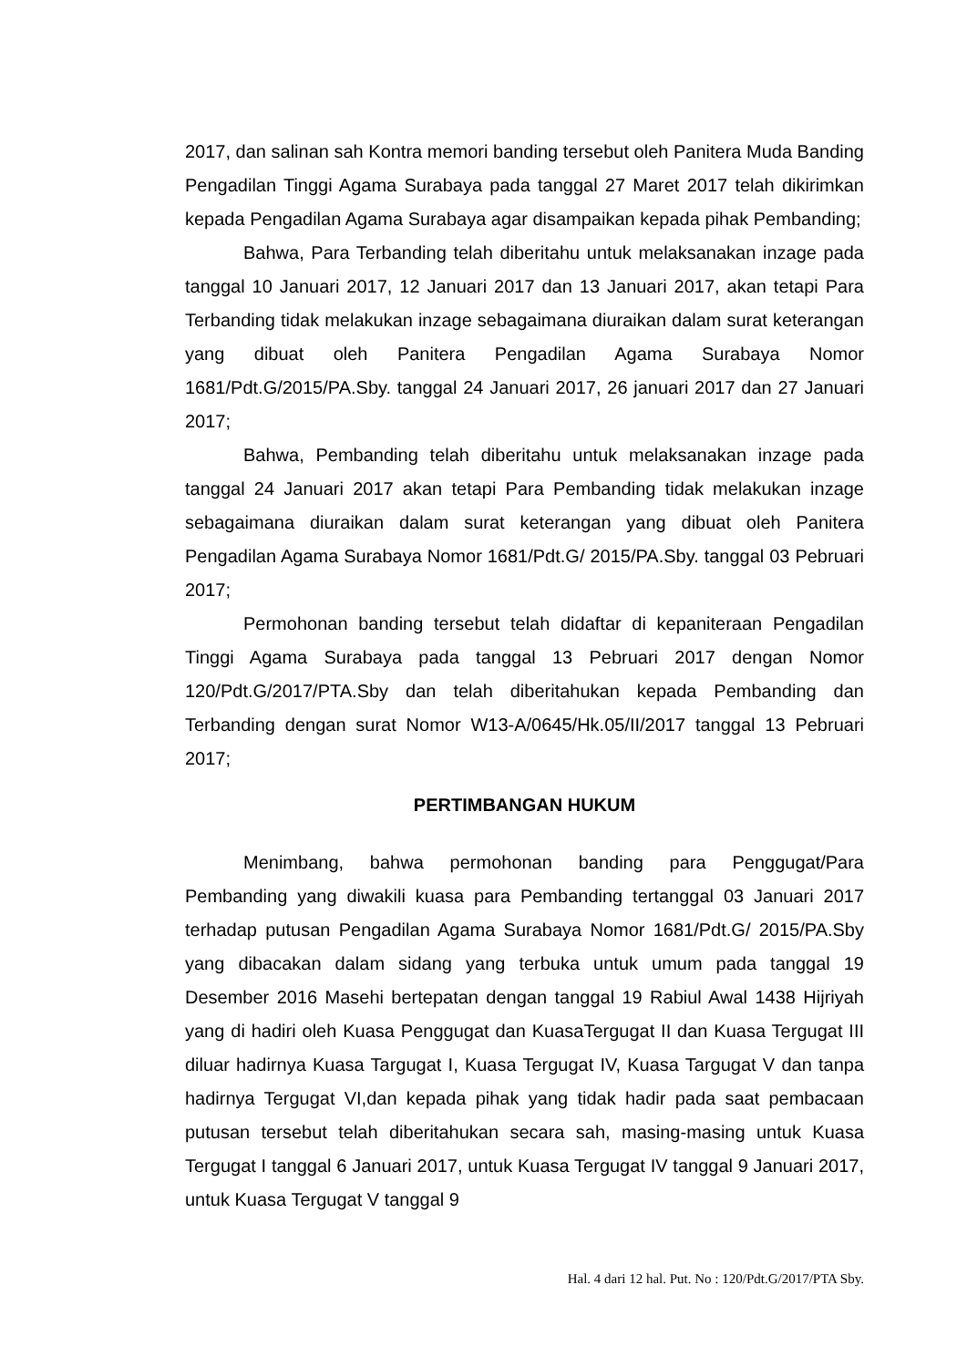2017, dan salinan sah Kontra memori banding tersebut oleh Panitera Muda Banding Pengadilan Tinggi Agama Surabaya pada tanggal 27 Maret 2017 telah dikirimkan kepada Pengadilan Agama Surabaya agar disampaikan kepada pihak Pembanding;
Bahwa, Para Terbanding telah diberitahu untuk melaksanakan inzage pada tanggal 10 Januari 2017, 12 Januari 2017 dan 13 Januari 2017, akan tetapi Para Terbanding tidak melakukan inzage sebagaimana diuraikan dalam surat keterangan yang dibuat oleh Panitera Pengadilan Agama Surabaya Nomor 1681/Pdt.G/2015/PA.Sby. tanggal 24 Januari 2017, 26 januari 2017 dan 27 Januari 2017;
Bahwa, Pembanding telah diberitahu untuk melaksanakan inzage pada tanggal 24 Januari 2017 akan tetapi Para Pembanding tidak melakukan inzage sebagaimana diuraikan dalam surat keterangan yang dibuat oleh Panitera Pengadilan Agama Surabaya Nomor 1681/Pdt.G/ 2015/PA.Sby. tanggal 03 Pebruari 2017;
Permohonan banding tersebut telah didaftar di kepaniteraan Pengadilan Tinggi Agama Surabaya pada tanggal 13 Pebruari 2017 dengan Nomor 120/Pdt.G/2017/PTA.Sby dan telah diberitahukan kepada Pembanding dan Terbanding dengan surat Nomor W13-A/0645/Hk.05/II/2017 tanggal 13 Pebruari 2017;
PERTIMBANGAN HUKUM
Menimbang, bahwa permohonan banding para Penggugat/Para Pembanding yang diwakili kuasa para Pembanding tertanggal 03 Januari 2017 terhadap putusan Pengadilan Agama Surabaya Nomor 1681/Pdt.G/ 2015/PA.Sby yang dibacakan dalam sidang yang terbuka untuk umum pada tanggal 19 Desember 2016 Masehi bertepatan dengan tanggal 19 Rabiul Awal 1438 Hijriyah yang di hadiri oleh Kuasa Penggugat dan KuasaTergugat II dan Kuasa Tergugat III diluar hadirnya Kuasa Targugat I, Kuasa Tergugat IV, Kuasa Targugat V dan tanpa hadirnya Tergugat VI,dan kepada pihak yang tidak hadir pada saat pembacaan putusan tersebut telah diberitahukan secara sah, masing-masing untuk Kuasa Tergugat I tanggal 6 Januari 2017, untuk Kuasa Tergugat IV tanggal 9 Januari 2017, untuk Kuasa Tergugat V tanggal 9
Hal. 4 dari 12 hal. Put. No : 120/Pdt.G/2017/PTA Sby.